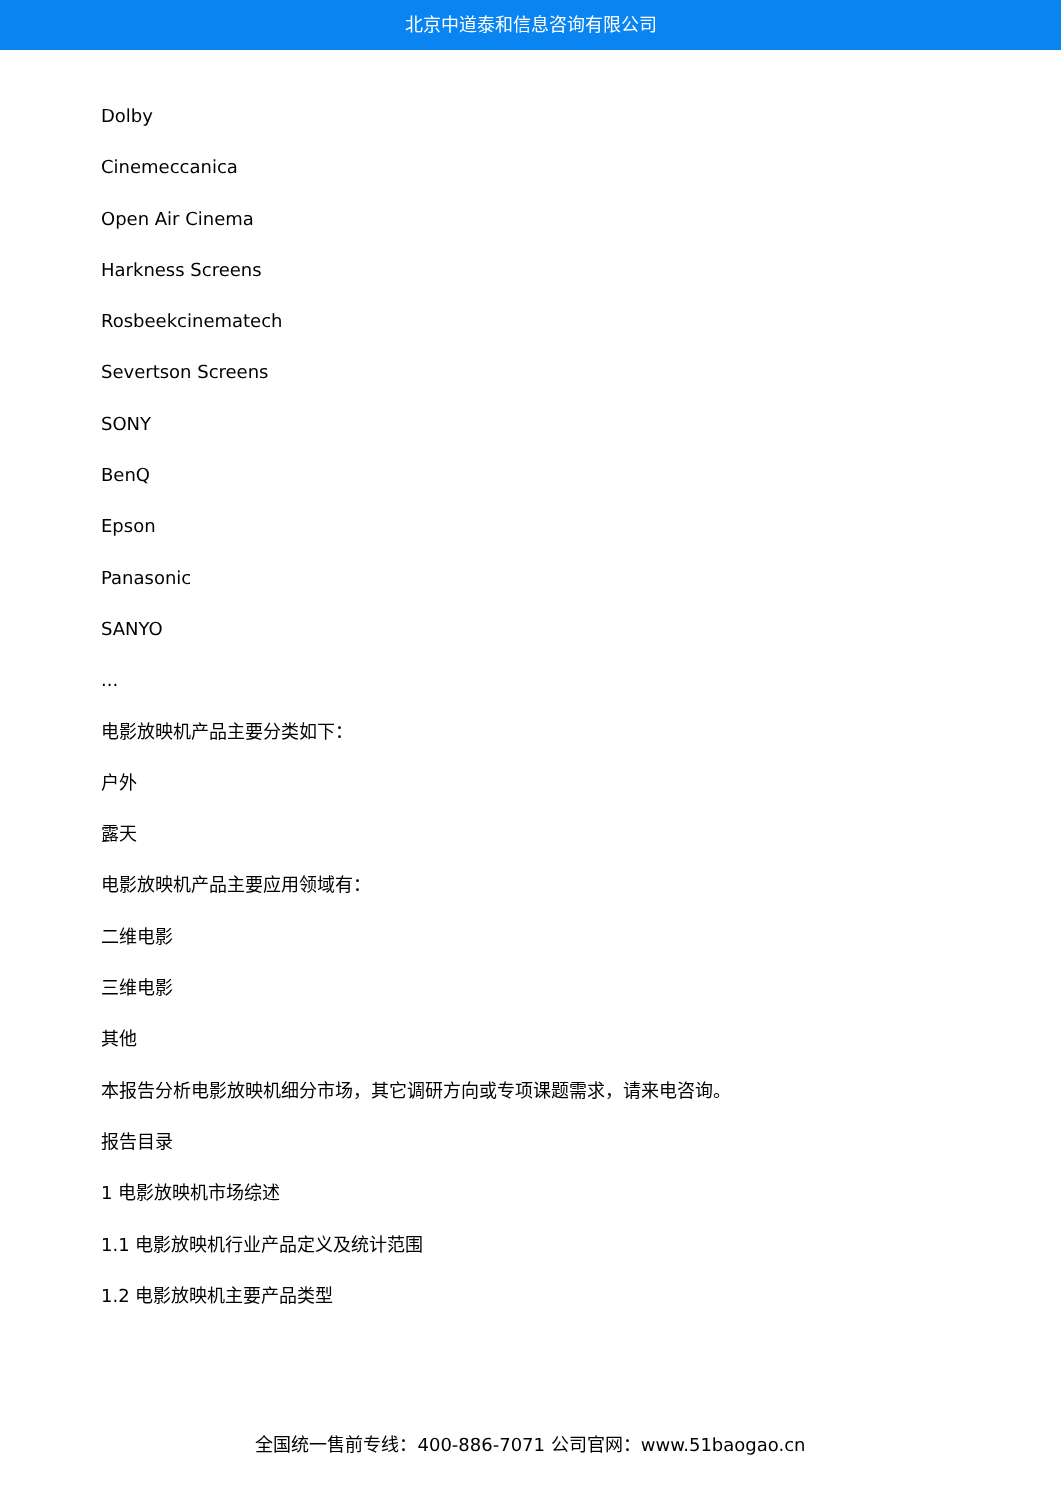北京中道泰和信息咨询有限公司
Dolby
Cinemeccanica
Open Air Cinema
Harkness Screens
Rosbeekcinematech
Severtson Screens
SONY
BenQ
Epson
Panasonic
SANYO
...
电影放映机产品主要分类如下：
户外
露天
电影放映机产品主要应用领域有：
二维电影
三维电影
其他
本报告分析电影放映机细分市场，其它调研方向或专项课题需求，请来电咨询。
报告目录
1 电影放映机市场综述
1.1 电影放映机行业产品定义及统计范围
1.2 电影放映机主要产品类型
全国统一售前专线：400-886-7071 公司官网：www.51baogao.cn